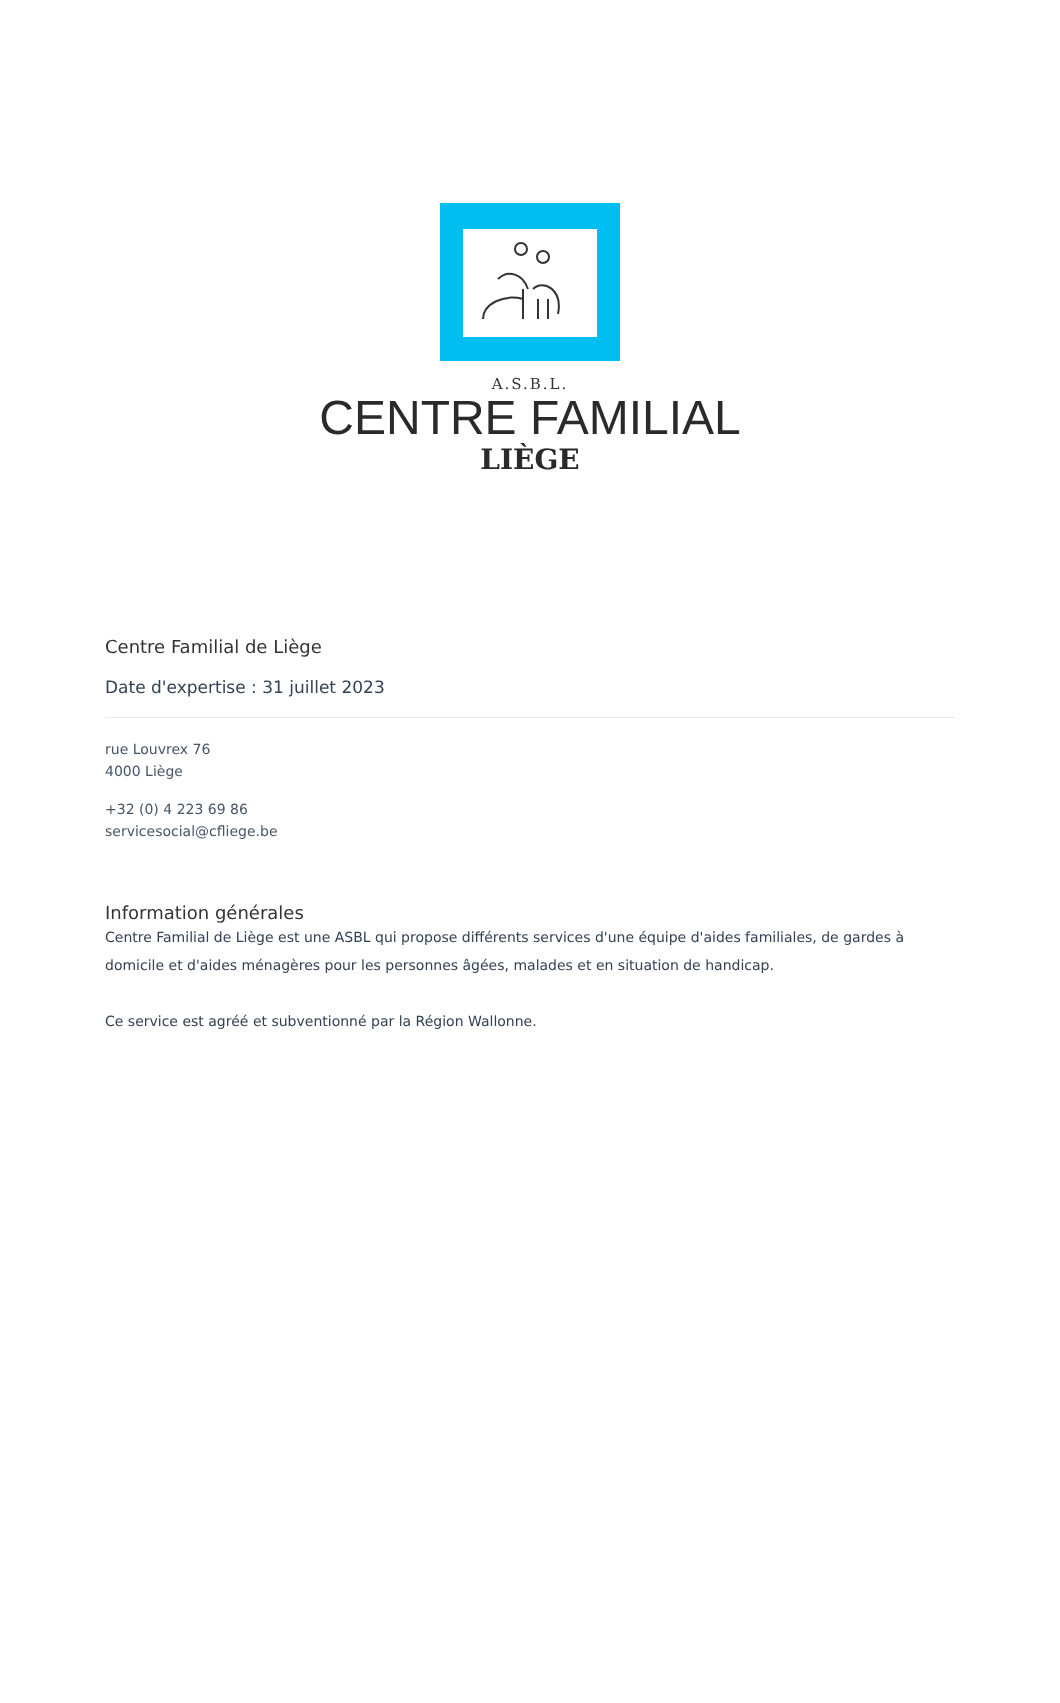A.S.B.L.
CENTRE FAMILIAL
LIÈGE
Centre Familial de Liège
Date d'expertise : 31 juillet 2023
rue Louvrex 76
4000 Liège
+32 (0) 4 223 69 86
servicesocial@cfliege.be
Information générales
Centre Familial de Liège est une ASBL qui propose différents services d'une équipe d'aides familiales, de gardes à domicile et d'aides ménagères pour les personnes âgées, malades et en situation de handicap.
Ce service est agréé et subventionné par la Région Wallonne.